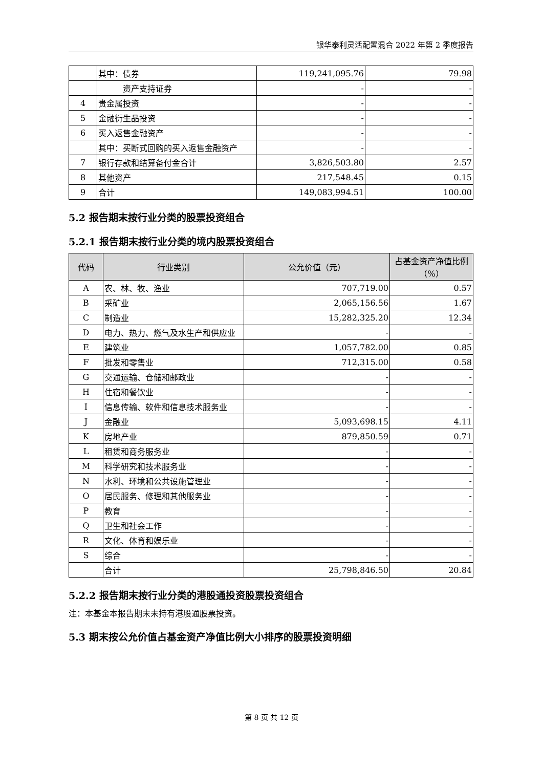银华泰利灵活配置混合 2022 年第 2 季度报告
| | 其中：债券 | 119,241,095.76 | 79.98 |
| | 资产支持证券 | - | - |
| 4 | 贵金属投资 | - | - |
| 5 | 金融衍生品投资 | - | - |
| 6 | 买入返售金融资产 | - | - |
| | 其中：买断式回购的买入返售金融资产 | - | - |
| 7 | 银行存款和结算备付金合计 | 3,826,503.80 | 2.57 |
| 8 | 其他资产 | 217,548.45 | 0.15 |
| 9 | 合计 | 149,083,994.51 | 100.00 |
5.2 报告期末按行业分类的股票投资组合
5.2.1 报告期末按行业分类的境内股票投资组合
| 代码 | 行业类别 | 公允价值（元） | 占基金资产净值比例（%） |
| --- | --- | --- | --- |
| A | 农、林、牧、渔业 | 707,719.00 | 0.57 |
| B | 采矿业 | 2,065,156.56 | 1.67 |
| C | 制造业 | 15,282,325.20 | 12.34 |
| D | 电力、热力、燃气及水生产和供应业 | - | - |
| E | 建筑业 | 1,057,782.00 | 0.85 |
| F | 批发和零售业 | 712,315.00 | 0.58 |
| G | 交通运输、仓储和邮政业 | - | - |
| H | 住宿和餐饮业 | - | - |
| I | 信息传输、软件和信息技术服务业 | - | - |
| J | 金融业 | 5,093,698.15 | 4.11 |
| K | 房地产业 | 879,850.59 | 0.71 |
| L | 租赁和商务服务业 | - | - |
| M | 科学研究和技术服务业 | - | - |
| N | 水利、环境和公共设施管理业 | - | - |
| O | 居民服务、修理和其他服务业 | - | - |
| P | 教育 | - | - |
| Q | 卫生和社会工作 | - | - |
| R | 文化、体育和娱乐业 | - | - |
| S | 综合 | - | - |
| | 合计 | 25,798,846.50 | 20.84 |
5.2.2 报告期末按行业分类的港股通投资股票投资组合
注：本基金本报告期末未持有港股通股票投资。
5.3 期末按公允价值占基金资产净值比例大小排序的股票投资明细
第 8 页 共 12 页